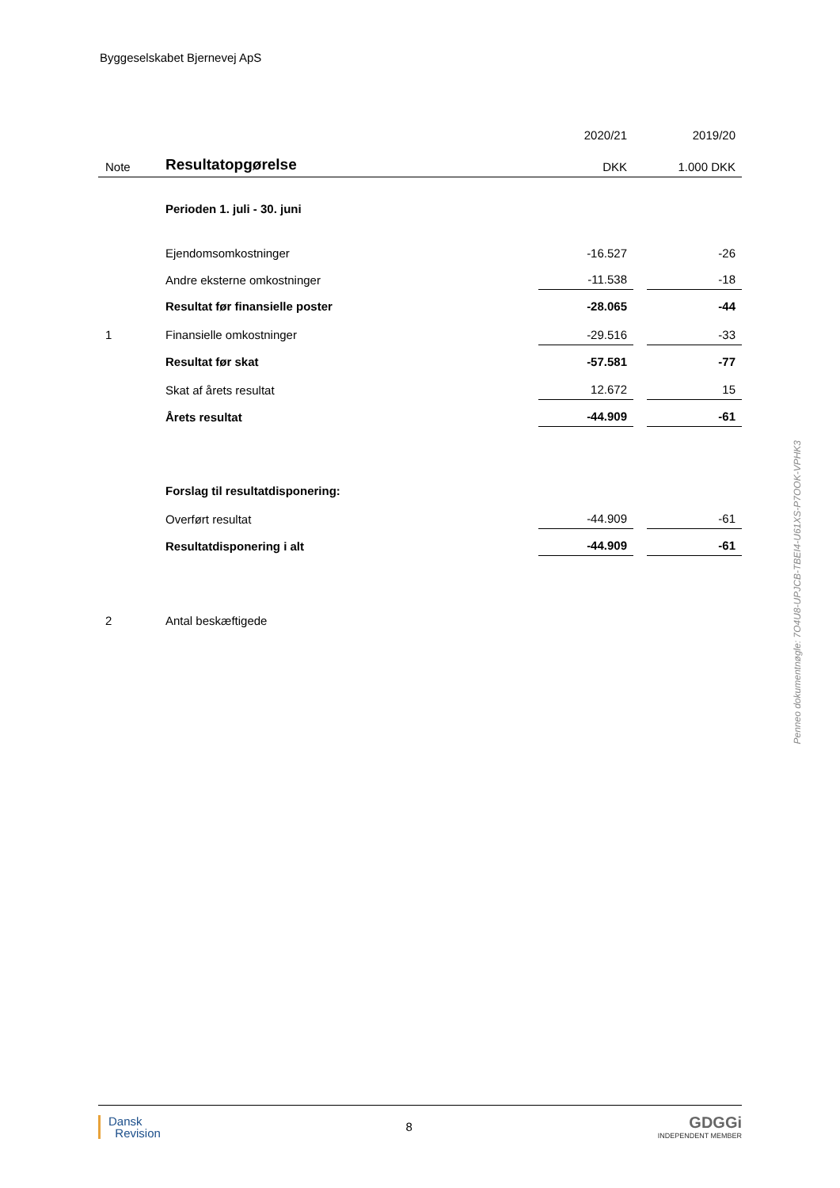Byggeselskabet Bjernevej ApS
| | | 2020/21 | | 2019/20 |
| Note | Resultatopgørelse | DKK | | 1.000 DKK |
| | Perioden 1. juli - 30. juni | | | |
| | Ejendomsomkostninger | -16.527 | | -26 |
| | Andre eksterne omkostninger | -11.538 | | -18 |
| | Resultat før finansielle poster | -28.065 | | -44 |
| 1 | Finansielle omkostninger | -29.516 | | -33 |
| | Resultat før skat | -57.581 | | -77 |
| | Skat af årets resultat | 12.672 | | 15 |
| | Årets resultat | -44.909 | | -61 |
| | Forslag til resultatdisponering: | | | |
| | Overført resultat | -44.909 | | -61 |
| | Resultatdisponering i alt | -44.909 | | -61 |
| 2 | Antal beskæftigede | | | |
Dansk
Revision
8
GDGGi
INDEPENDENT MEMBER
Penneo dokumentnøgle: 7O4U8-UPJCB-TBEI4-U61XS-P7OOK-VPHK3